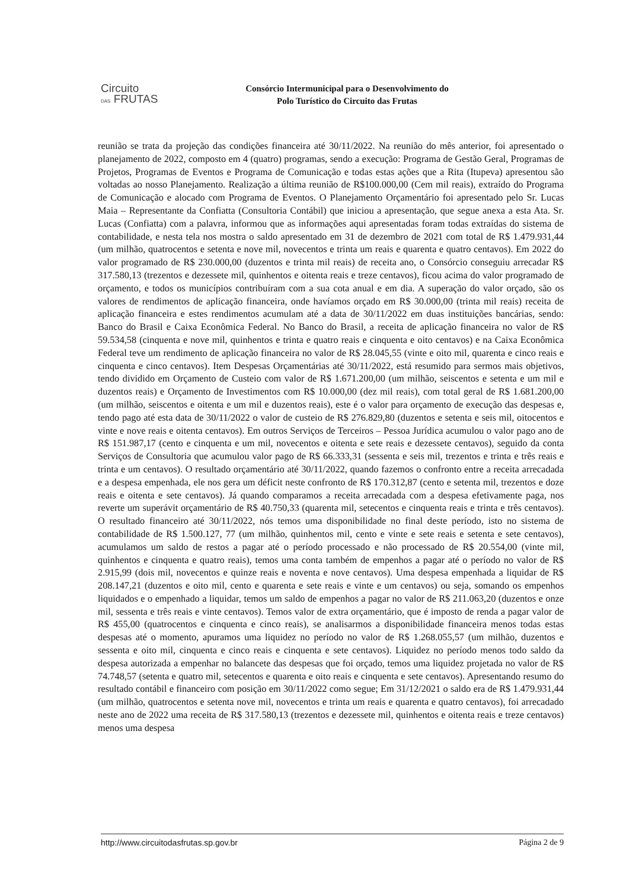Circuito
DAS FRUTAS
Consórcio Intermunicipal para o Desenvolvimento do
Polo Turístico do Circuito das Frutas
reunião se trata da projeção das condições financeira até 30/11/2022. Na reunião do mês anterior, foi apresentado o planejamento de 2022, composto em 4 (quatro) programas, sendo a execução: Programa de Gestão Geral, Programas de Projetos, Programas de Eventos e Programa de Comunicação e todas estas ações que a Rita (Itupeva) apresentou são voltadas ao nosso Planejamento. Realização a última reunião de R$100.000,00 (Cem mil reais), extraído do Programa de Comunicação e alocado com Programa de Eventos. O Planejamento Orçamentário foi apresentado pelo Sr. Lucas Maia – Representante da Confiatta (Consultoria Contábil) que iniciou a apresentação, que segue anexa a esta Ata. Sr. Lucas (Confiatta) com a palavra, informou que as informações aqui apresentadas foram todas extraídas do sistema de contabilidade, e nesta tela nos mostra o saldo apresentado em 31 de dezembro de 2021 com total de R$ 1.479.931,44 (um milhão, quatrocentos e setenta e nove mil, novecentos e trinta um reais e quarenta e quatro centavos). Em 2022 do valor programado de R$ 230.000,00 (duzentos e trinta mil reais) de receita ano, o Consórcio conseguiu arrecadar R$ 317.580,13 (trezentos e dezessete mil, quinhentos e oitenta reais e treze centavos), ficou acima do valor programado de orçamento, e todos os municípios contribuíram com a sua cota anual e em dia. A superação do valor orçado, são os valores de rendimentos de aplicação financeira, onde havíamos orçado em R$ 30.000,00 (trinta mil reais) receita de aplicação financeira e estes rendimentos acumulam até a data de 30/11/2022 em duas instituições bancárias, sendo: Banco do Brasil e Caixa Econômica Federal. No Banco do Brasil, a receita de aplicação financeira no valor de R$ 59.534,58 (cinquenta e nove mil, quinhentos e trinta e quatro reais e cinquenta e oito centavos) e na Caixa Econômica Federal teve um rendimento de aplicação financeira no valor de R$ 28.045,55 (vinte e oito mil, quarenta e cinco reais e cinquenta e cinco centavos). Item Despesas Orçamentárias até 30/11/2022, está resumido para sermos mais objetivos, tendo dividido em Orçamento de Custeio com valor de R$ 1.671.200,00 (um milhão, seiscentos e setenta e um mil e duzentos reais) e Orçamento de Investimentos com R$ 10.000,00 (dez mil reais), com total geral de R$ 1.681.200,00 (um milhão, seiscentos e oitenta e um mil e duzentos reais), este é o valor para orçamento de execução das despesas e, tendo pago até esta data de 30/11/2022 o valor de custeio de R$ 276.829,80 (duzentos e setenta e seis mil, oitocentos e vinte e nove reais e oitenta centavos). Em outros Serviços de Terceiros – Pessoa Jurídica acumulou o valor pago ano de R$ 151.987,17 (cento e cinquenta e um mil, novecentos e oitenta e sete reais e dezessete centavos), seguido da conta Serviços de Consultoria que acumulou valor pago de R$ 66.333,31 (sessenta e seis mil, trezentos e trinta e três reais e trinta e um centavos). O resultado orçamentário até 30/11/2022, quando fazemos o confronto entre a receita arrecadada e a despesa empenhada, ele nos gera um déficit neste confronto de R$ 170.312,87 (cento e setenta mil, trezentos e doze reais e oitenta e sete centavos). Já quando comparamos a receita arrecadada com a despesa efetivamente paga, nos reverte um superávit orçamentário de R$ 40.750,33 (quarenta mil, setecentos e cinquenta reais e trinta e três centavos). O resultado financeiro até 30/11/2022, nós temos uma disponibilidade no final deste período, isto no sistema de contabilidade de R$ 1.500.127, 77 (um milhão, quinhentos mil, cento e vinte e sete reais e setenta e sete centavos), acumulamos um saldo de restos a pagar até o período processado e não processado de R$ 20.554,00 (vinte mil, quinhentos e cinquenta e quatro reais), temos uma conta também de empenhos a pagar até o período no valor de R$ 2.915,99 (dois mil, novecentos e quinze reais e noventa e nove centavos). Uma despesa empenhada a liquidar de R$ 208.147,21 (duzentos e oito mil, cento e quarenta e sete reais e vinte e um centavos) ou seja, somando os empenhos liquidados e o empenhado a liquidar, temos um saldo de empenhos a pagar no valor de R$ 211.063,20 (duzentos e onze mil, sessenta e três reais e vinte centavos). Temos valor de extra orçamentário, que é imposto de renda a pagar valor de R$ 455,00 (quatrocentos e cinquenta e cinco reais), se analisarmos a disponibilidade financeira menos todas estas despesas até o momento, apuramos uma liquidez no período no valor de R$ 1.268.055,57 (um milhão, duzentos e sessenta e oito mil, cinquenta e cinco reais e cinquenta e sete centavos). Liquidez no período menos todo saldo da despesa autorizada a empenhar no balancete das despesas que foi orçado, temos uma liquidez projetada no valor de R$ 74.748,57 (setenta e quatro mil, setecentos e quarenta e oito reais e cinquenta e sete centavos). Apresentando resumo do resultado contábil e financeiro com posição em 30/11/2022 como segue; Em 31/12/2021 o saldo era de R$ 1.479.931,44 (um milhão, quatrocentos e setenta nove mil, novecentos e trinta um reais e quarenta e quatro centavos), foi arrecadado neste ano de 2022 uma receita de R$ 317.580,13 (trezentos e dezessete mil, quinhentos e oitenta reais e treze centavos) menos uma despesa
http://www.circuitodasfrutas.sp.gov.br Página 2 de 9